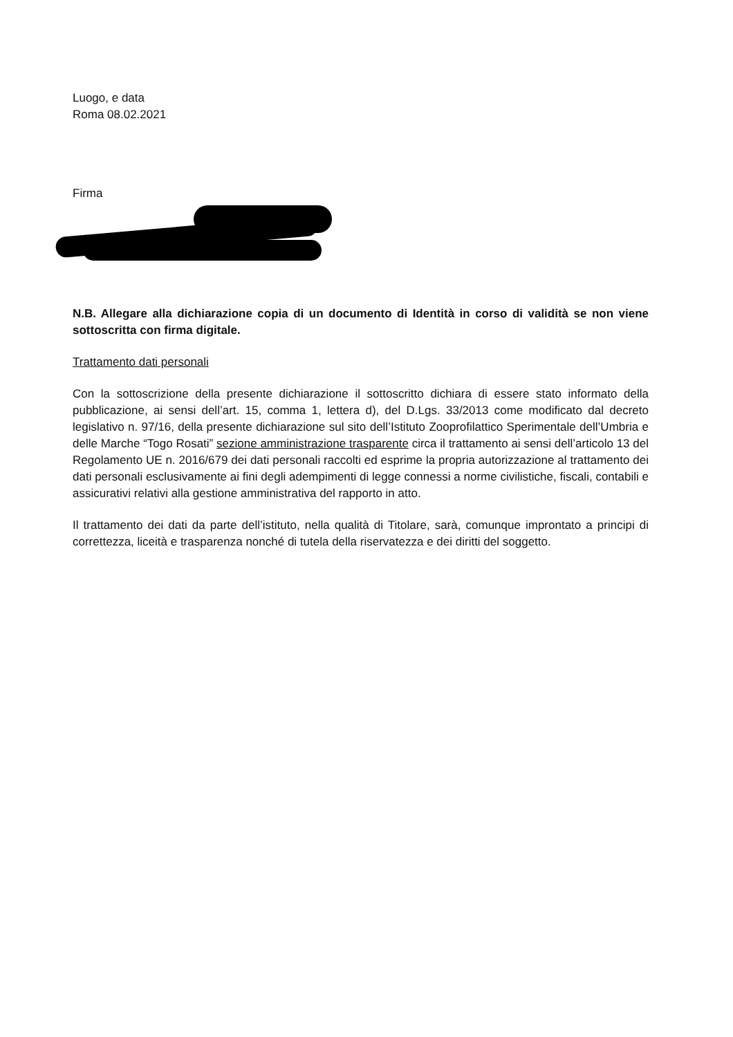Luogo, e data
Roma 08.02.2021
Firma
N.B. Allegare alla dichiarazione copia di un documento di Identità in corso di validità se non viene sottoscritta con firma digitale.
Trattamento dati personali
Con la sottoscrizione della presente dichiarazione il sottoscritto dichiara di essere stato informato della pubblicazione, ai sensi dell’art. 15, comma 1, lettera d), del D.Lgs. 33/2013 come modificato dal decreto legislativo n. 97/16, della presente dichiarazione sul sito dell’Istituto Zooprofilattico Sperimentale dell’Umbria e delle Marche “Togo Rosati” sezione amministrazione trasparente circa il trattamento ai sensi dell’articolo 13 del Regolamento UE n. 2016/679 dei dati personali raccolti ed esprime la propria autorizzazione al trattamento dei dati personali esclusivamente ai fini degli adempimenti di legge connessi a norme civilistiche, fiscali, contabili e assicurativi relativi alla gestione amministrativa del rapporto in atto.
Il trattamento dei dati da parte dell’istituto, nella qualità di Titolare, sarà, comunque improntato a principi di correttezza, liceità e trasparenza nonché di tutela della riservatezza e dei diritti del soggetto.